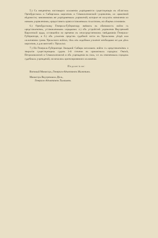5.) Съ введеніемъ настоящаго положенія упраздняются существующія въ областяхъ Оренбургскихъ и Сибирскихъ киргизовъ и Семипалатинской—управленія, по приказной вѣдомости; чиновникамъ же упраздняемыхъ управленій, которые не получатъ назначенія по новымъ управленіямъ, предоставить права оставляемыхъ за штатомъ, на общемъ основаніи.
6.) Оренбургскому Генералъ-Губернатору вмѣнить въ обязанность войти съ представленіемъ, установленнымъ порядкомъ: а.) объ устройствѣ управленія Внутренней Киргизской орды, оставшейся во времени въ непосредственномъ завѣдываніи Генералъ-Губернатора, и б.) объ усиленіи средствъ судебной части въ Уральскомъ уѣздѣ или пользованіи суммъ Уральскаго войска, тѣхъ изъ подобныя усиленіе необходимо не для дѣлъ киргизовъ, а для жителей г. Уральска.
7.) На Генералъ-Губернатора Западной Сибири возложить войти съ представленіемъ о закрытіи существующихъ судовъ 1-й степени въ приписныхъ городахъ: Омскѣ, Петропавловскѣ и Семипалатинскѣ и объ учрежденіи въ сихъ, т.е. въ означенныхъ городахъ судебныхъ учрежденій, на началахъ проектированнаго положенія.
Подписали:
Военный Министръ, Генералъ-Адъютантъ Милютинъ.
Министръ Внутреннихъ Дѣлъ,
Генералъ-Адъютантъ Тимашевъ.